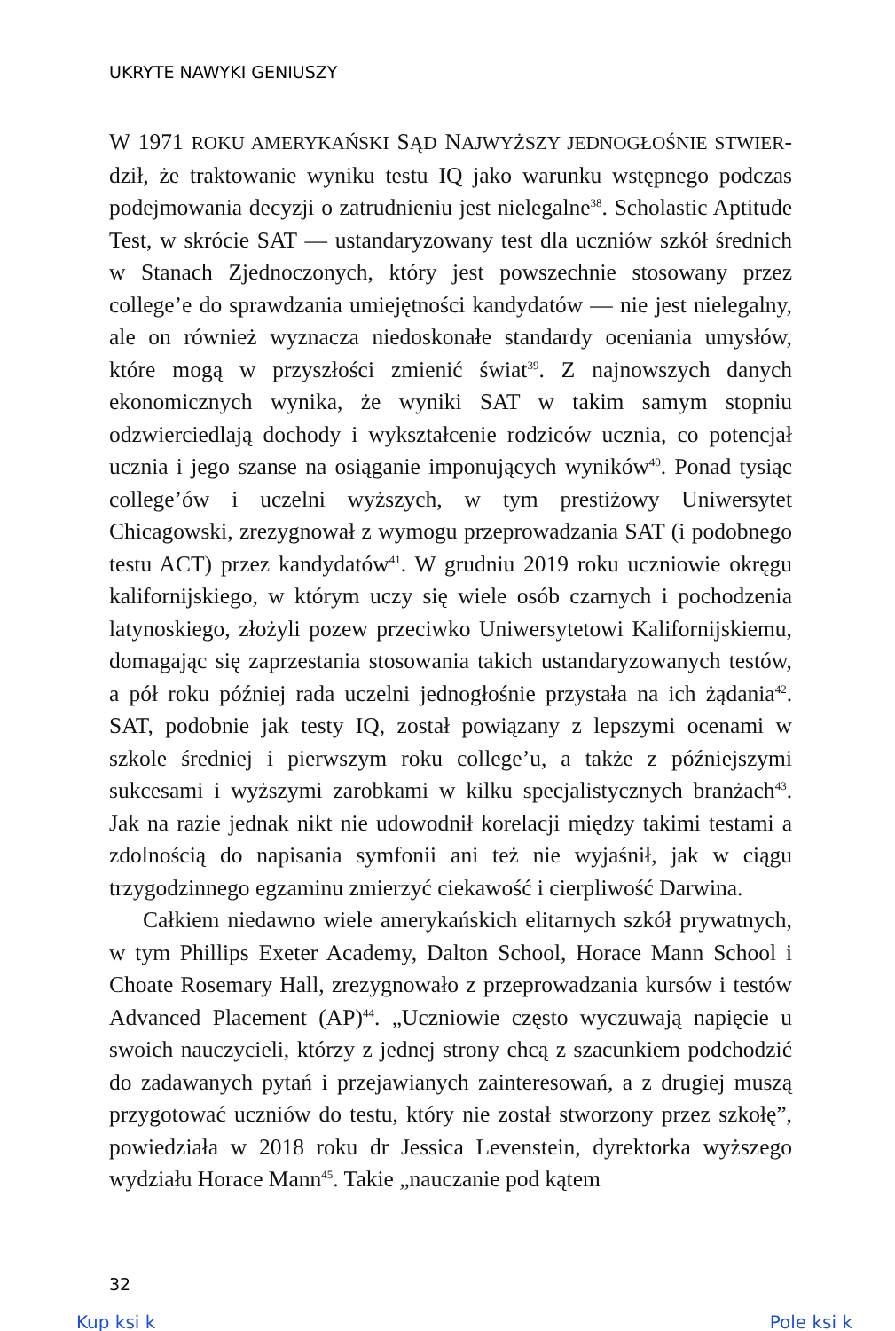UKRYTE NAWYKI GENIUSZY
W 1971 ROKU AMERYKAŃSKI SĄD NAJWYŻSZY JEDNOGŁOŚNIE STWIER-dził, że traktowanie wyniku testu IQ jako warunku wstępnego podczas podejmowania decyzji o zatrudnieniu jest nielegalne<sup>38</sup>. Scholastic Aptitude Test, w skrócie SAT — ustandaryzowany test dla uczniów szkół średnich w Stanach Zjednoczonych, który jest powszechnie stosowany przez college’e do sprawdzania umiejętności kandydatów — nie jest nielegalny, ale on również wyznacza niedoskonałe standardy oceniania umysłów, które mogą w przyszłości zmienić świat<sup>39</sup>. Z najnowszych danych ekonomicznych wynika, że wyniki SAT w takim samym stopniu odzwierciedlają dochody i wykształcenie rodziców ucznia, co potencjał ucznia i jego szanse na osiąganie imponujących wyników<sup>40</sup>. Ponad tysiąc college’ów i uczelni wyższych, w tym prestiżowy Uniwersytet Chicagowski, zrezygnował z wymogu przeprowadzania SAT (i podobnego testu ACT) przez kandydatów<sup>41</sup>. W grudniu 2019 roku uczniowie okręgu kalifornijskiego, w którym uczy się wiele osób czarnych i pochodzenia latynoskiego, złożyli pozew przeciwko Uniwersytetowi Kalifornijskiemu, domagając się zaprzestania stosowania takich ustandaryzowanych testów, a pół roku później rada uczelni jednogłośnie przystała na ich żądania<sup>42</sup>. SAT, podobnie jak testy IQ, został powiązany z lepszymi ocenami w szkole średniej i pierwszym roku college’u, a także z późniejszymi sukcesami i wyższymi zarobkami w kilku specjalistycznych branżach<sup>43</sup>. Jak na razie jednak nikt nie udowodnił korelacji między takimi testami a zdolnością do napisania symfonii ani też nie wyjaśnił, jak w ciągu trzygodzinnego egzaminu zmierzyć ciekawość i cierpliwość Darwina.
Całkiem niedawno wiele amerykańskich elitarnych szkół prywatnych, w tym Phillips Exeter Academy, Dalton School, Horace Mann School i Choate Rosemary Hall, zrezygnowało z przeprowadzania kursów i testów Advanced Placement (AP)<sup>44</sup>. „Uczniowie często wyczuwają napięcie u swoich nauczycieli, którzy z jednej strony chcą z szacunkiem podchodzić do zadawanych pytań i przejawianych zainteresowań, a z drugiej muszą przygotować uczniów do testu, który nie został stworzony przez szkołę”, powiedziała w 2018 roku dr Jessica Levenstein, dyrektorka wyższego wydziału Horace Mann<sup>45</sup>. Takie „nauczanie pod kątem
32
Kup ksi k Pole ksi k